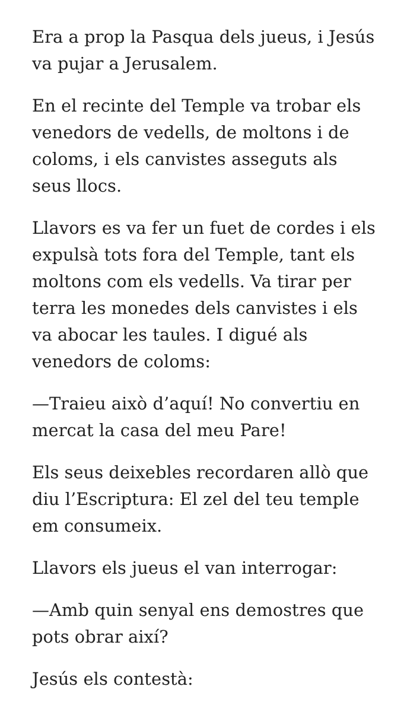Era a prop la Pasqua dels jueus, i Jesús va pujar a Jerusalem.
En el recinte del Temple va trobar els venedors de vedells, de moltons i de coloms, i els canvistes asseguts als seus llocs.
Llavors es va fer un fuet de cordes i els expulsà tots fora del Temple, tant els moltons com els vedells. Va tirar per terra les monedes dels canvistes i els va abocar les taules. I digué als venedors de coloms:
—Traieu això d’aquí! No convertiu en mercat la casa del meu Pare!
Els seus deixebles recordaren allò que diu l’Escriptura: El zel del teu temple em consumeix.
Llavors els jueus el van interrogar:
—Amb quin senyal ens demostres que pots obrar així?
Jesús els contestà: